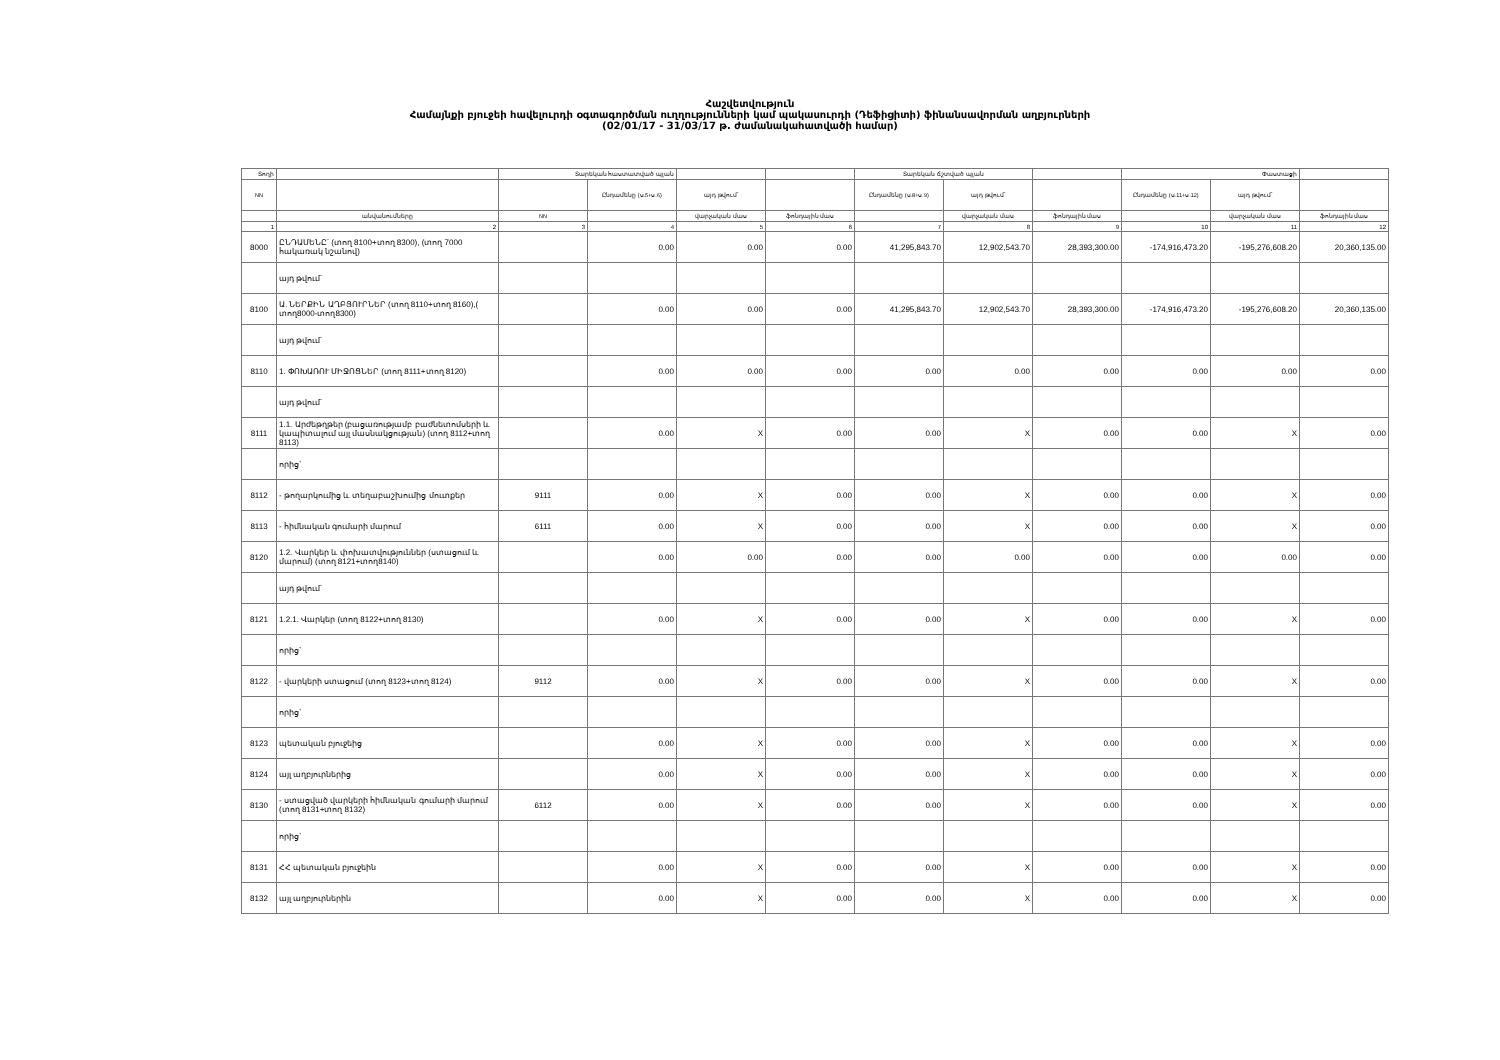Հաշվետվություն
Համայնքի բյուջեի հավելուրդի օգտագործման ուղղությունների կամ պակասուրդի (Դեֆիցիտի) ֆինանսավորման աղբյուրների
(02/01/17 - 31/03/17 թ. ժամանակահատվածի համար)
| Տողի | | Տարեկան հաստատված պլան | | | | Տարեկան ճշտված պլան | | | Փաստացի | | |
| --- | --- | --- | --- | --- | --- | --- | --- | --- | --- | --- | --- |
| NN | | | Ընդամենը (ս.5+ս.6) | այդ թվում՝ | | Ընդամենը (ս.8+ս.9) | այդ թվում՝ | | Ընդամենը (ս.11+ս.12) | այդ թվում՝ | |
| | անվանումները | NN | | վարչական մաս | ֆոնդային մաս | | վարչական մաս | ֆոնդային մաս | | վարչական մաս | ֆոնդային մաս |
| 1 | 2 | 3 | 4 | 5 | 6 | 7 | 8 | 9 | 10 | 11 | 12 |
| 8000 | ԸՆԴԱՄԵՆԸ՝ (տող 8100+տող 8300), (տող 7000 հակառակ նշանով) | | 0.00 | 0.00 | 0.00 | 41,295,843.70 | 12,902,543.70 | 28,393,300.00 | -174,916,473.20 | -195,276,608.20 | 20,360,135.00 |
| | այդ թվում՝ | | | | | | | | | | |
| 8100 | Ա. ՆԵՐՔԻՆ ԱՂԲՅՈՒՐՆԵՐ (տող 8110+տող 8160),( տող8000-տող8300) | | 0.00 | 0.00 | 0.00 | 41,295,843.70 | 12,902,543.70 | 28,393,300.00 | -174,916,473.20 | -195,276,608.20 | 20,360,135.00 |
| | այդ թվում՝ | | | | | | | | | | |
| 8110 | 1. ՓՈԽԱՌՈՒ ՄԻՋՈՑՆԵՐ (տող 8111+տող 8120) | | 0.00 | 0.00 | 0.00 | 0.00 | 0.00 | 0.00 | 0.00 | 0.00 | 0.00 |
| | այդ թվում՝ | | | | | | | | | | |
| 8111 | 1.1. Արժեթղթեր (բացառությամբ բաժնետոմսերի և կապիտալում այլ մասնակցության) (տող 8112+տող 8113) | | 0.00 | X | 0.00 | 0.00 | X | 0.00 | 0.00 | X | 0.00 |
| | որից` | | | | | | | | | | |
| 8112 | - թողարկումից և տեղաբաշխումից մուտքեր | 9111 | 0.00 | X | 0.00 | 0.00 | X | 0.00 | 0.00 | X | 0.00 |
| 8113 | - հիմնական գումարի մարում | 6111 | 0.00 | X | 0.00 | 0.00 | X | 0.00 | 0.00 | X | 0.00 |
| 8120 | 1.2. Վարկեր և փոխատվություններ (ստացում և մարում) (տող 8121+տող8140) | | 0.00 | 0.00 | 0.00 | 0.00 | 0.00 | 0.00 | 0.00 | 0.00 | 0.00 |
| | այդ թվում՝ | | | | | | | | | | |
| 8121 | 1.2.1. Վարկեր (տող 8122+տող 8130) | | 0.00 | X | 0.00 | 0.00 | X | 0.00 | 0.00 | X | 0.00 |
| | որից` | | | | | | | | | | |
| 8122 | - վարկերի ստացում (տող 8123+տող 8124) | 9112 | 0.00 | X | 0.00 | 0.00 | X | 0.00 | 0.00 | X | 0.00 |
| | որից` | | | | | | | | | | |
| 8123 | պետական բյուջեից | | 0.00 | X | 0.00 | 0.00 | X | 0.00 | 0.00 | X | 0.00 |
| 8124 | այլ աղբյուրներից | | 0.00 | X | 0.00 | 0.00 | X | 0.00 | 0.00 | X | 0.00 |
| 8130 | - ստացված վարկերի հիմնական գումարի մարում (տող 8131+տող 8132) | 6112 | 0.00 | X | 0.00 | 0.00 | X | 0.00 | 0.00 | X | 0.00 |
| | որից` | | | | | | | | | | |
| 8131 | ՀՀ պետական բյուջեին | | 0.00 | X | 0.00 | 0.00 | X | 0.00 | 0.00 | X | 0.00 |
| 8132 | այլ աղբյուրներին | | 0.00 | X | 0.00 | 0.00 | X | 0.00 | 0.00 | X | 0.00 |